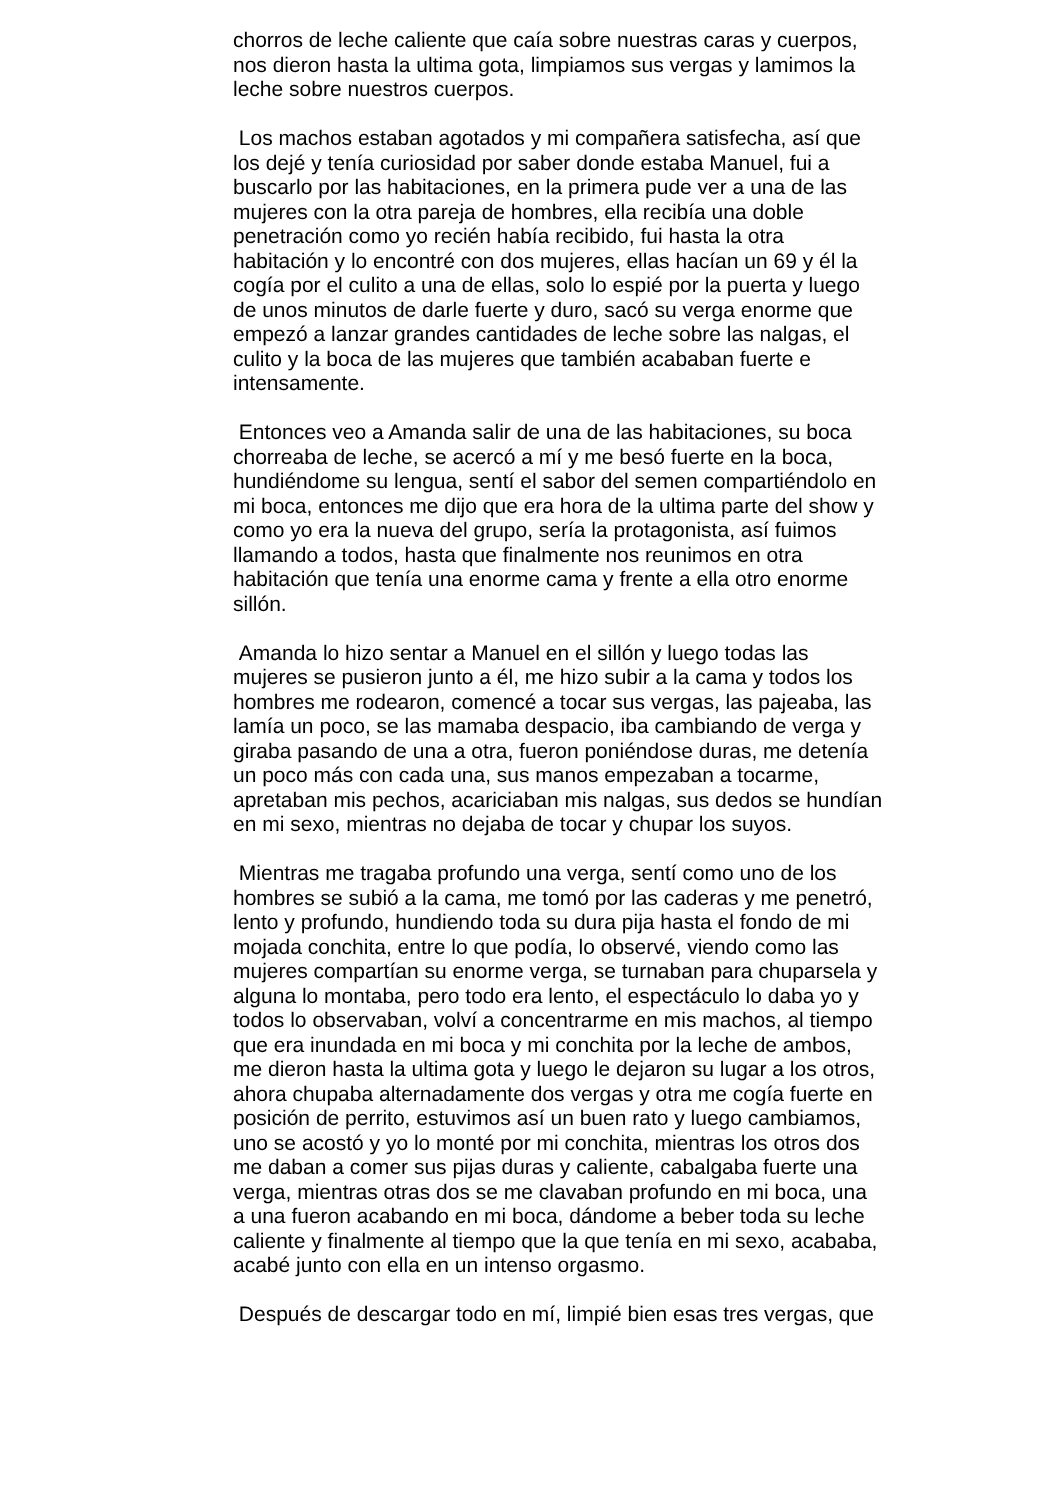chorros de leche caliente que caía sobre nuestras caras y cuerpos,
nos dieron hasta la ultima gota, limpiamos sus vergas y lamimos la
leche sobre nuestros cuerpos.
Los machos estaban agotados y mi compañera satisfecha, así que
los dejé y tenía curiosidad por saber donde estaba Manuel, fui a
buscarlo por las habitaciones, en la primera pude ver a una de las
mujeres con la otra pareja de hombres, ella recibía una doble
penetración como yo recién había recibido, fui hasta la otra
habitación y lo encontré con dos mujeres, ellas hacían un 69 y él la
cogía por el culito a una de ellas, solo lo espié por la puerta y luego
de unos minutos de darle fuerte y duro, sacó su verga enorme que
empezó a lanzar grandes cantidades de leche sobre las nalgas, el
culito y la boca de las mujeres que también acababan fuerte e
intensamente.
Entonces veo a Amanda salir de una de las habitaciones, su boca
chorreaba de leche, se acercó a mí y me besó fuerte en la boca,
hundiéndome su lengua, sentí el sabor del semen compartiéndolo en
mi boca, entonces me dijo que era hora de la ultima parte del show y
como yo era la nueva del grupo, sería la protagonista, así fuimos
llamando a todos, hasta que finalmente nos reunimos en otra
habitación que tenía una enorme cama y frente a ella otro enorme
sillón.
Amanda lo hizo sentar a Manuel en el sillón y luego todas las
mujeres se pusieron junto a él, me hizo subir a la cama y todos los
hombres me rodearon, comencé a tocar sus vergas, las pajeaba, las
lamía un poco, se las mamaba despacio, iba cambiando de verga y
giraba pasando de una a otra, fueron poniéndose duras, me detenía
un poco más con cada una, sus manos empezaban a tocarme,
apretaban mis pechos, acariciaban mis nalgas, sus dedos se hundían
en mi sexo, mientras no dejaba de tocar y chupar los suyos.
Mientras me tragaba profundo una verga, sentí como uno de los
hombres se subió a la cama, me tomó por las caderas y me penetró,
lento y profundo, hundiendo toda su dura pija hasta el fondo de mi
mojada conchita, entre lo que podía, lo observé, viendo como las
mujeres compartían su enorme verga, se turnaban para chuparsela y
alguna lo montaba, pero todo era lento, el espectáculo lo daba yo y
todos lo observaban, volví a concentrarme en mis machos, al tiempo
que era inundada en mi boca y mi conchita por la leche de ambos,
me dieron hasta la ultima gota y luego le dejaron su lugar a los otros,
ahora chupaba alternadamente dos vergas y otra me cogía fuerte en
posición de perrito, estuvimos así un buen rato y luego cambiamos,
uno se acostó y yo lo monté por mi conchita, mientras los otros dos
me daban a comer sus pijas duras y caliente, cabalgaba fuerte una
verga, mientras otras dos se me clavaban profundo en mi boca, una
a una fueron acabando en mi boca, dándome a beber toda su leche
caliente y finalmente al tiempo que la que tenía en mi sexo, acababa,
acabé junto con ella en un intenso orgasmo.
Después de descargar todo en mí, limpié bien esas tres vergas, que